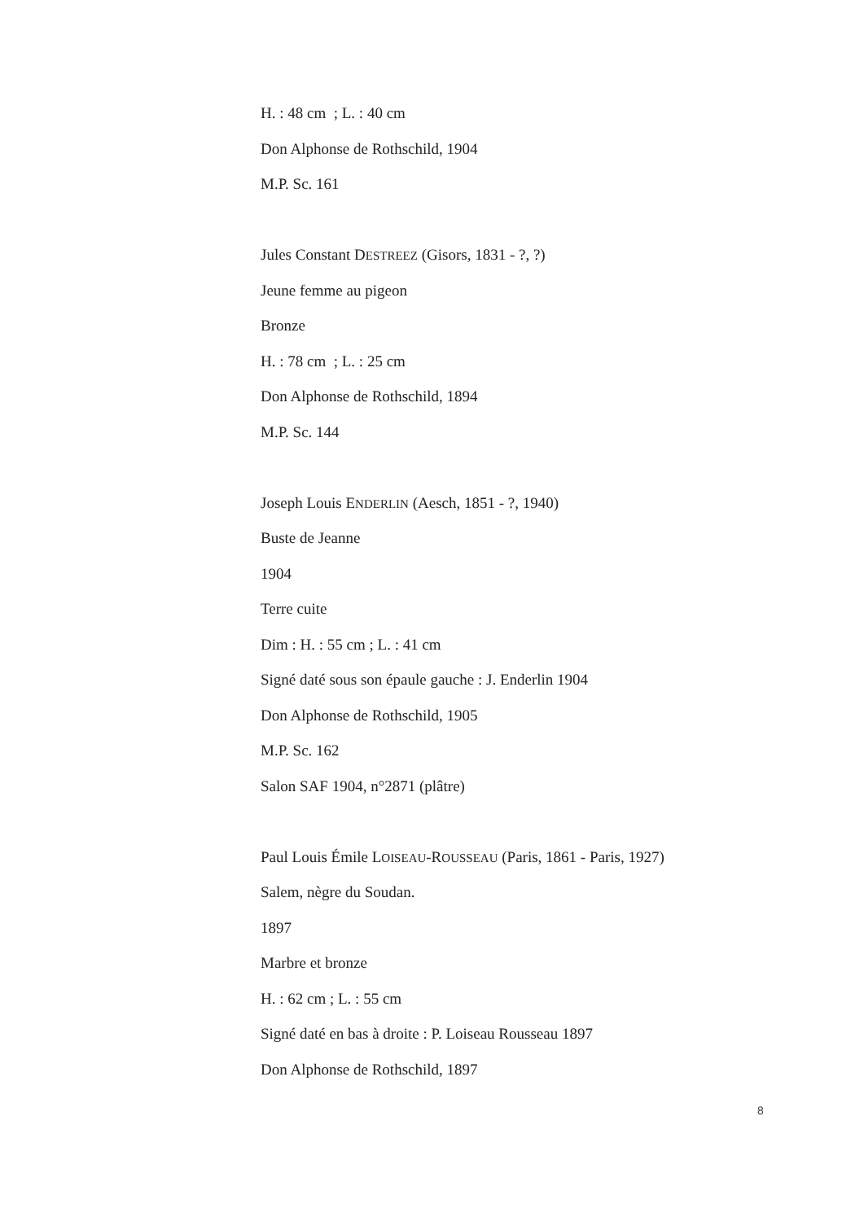H. : 48 cm ; L. : 40 cm
Don Alphonse de Rothschild, 1904
M.P. Sc. 161
Jules Constant DESTREEZ (Gisors, 1831 - ?, ?)
Jeune femme au pigeon
Bronze
H. : 78 cm ; L. : 25 cm
Don Alphonse de Rothschild, 1894
M.P. Sc. 144
Joseph Louis ENDERLIN (Aesch, 1851 - ?, 1940)
Buste de Jeanne
1904
Terre cuite
Dim : H. : 55 cm ; L. : 41 cm
Signé daté sous son épaule gauche : J. Enderlin 1904
Don Alphonse de Rothschild, 1905
M.P. Sc. 162
Salon SAF 1904, n°2871 (plâtre)
Paul Louis Émile LOISEAU-ROUSSEAU (Paris, 1861 - Paris, 1927)
Salem, nègre du Soudan.
1897
Marbre et bronze
H. : 62 cm ; L. : 55 cm
Signé daté en bas à droite : P. Loiseau Rousseau 1897
Don Alphonse de Rothschild, 1897
8